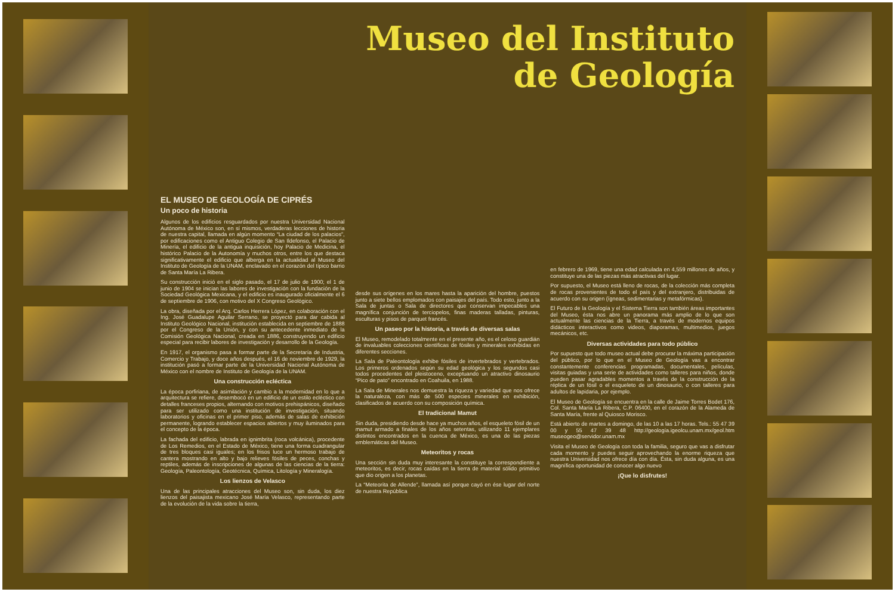Museo del Instituto
de Geología
EL MUSEO DE GEOLOGÍA DE CIPRÉS
Un poco de historia
Algunos de los edificios resguardados por nuestra Universidad Nacional Autónoma de México son, en sí mismos, verdaderas lecciones de historia de nuestra capital, llamada en algún momento “La ciudad de los palacios”, por edificaciones como el Antiguo Colegio de San Ildefonso, el Palacio de Minería, el edificio de la antigua inquisición, hoy Palacio de Medicina, el histórico Palacio de la Autonomía y muchos otros, entre los que destaca significativamente el edificio que alberga en la actualidad al Museo del Instituto de Geología de la UNAM, enclavado en el corazón del típico barrio de Santa María La Ribera.
Su construcción inició en el siglo pasado, el 17 de julio de 1900; el 1 de junio de 1904 se inician las labores de investigación con la fundación de la Sociedad Geológica Mexicana, y el edificio es inaugurado oficialmente el 6 de septiembre de 1906, con motivo del X Congreso Geológico.
La obra, diseñada por el Arq. Carlos Herrera López, en colaboración con el Ing. José Guadalupe Aguilar Serrano, se proyectó para dar cabida al Instituto Geológico Nacional, institución establecida en septiembre de 1888 por el Congreso de la Unión, y con su antecedente inmediato de la Comisión Geológica Nacional, creada en 1886, construyendo un edificio especial para recibir labores de investigación y desarrollo de la Geología.
En 1917, el organismo pasa a formar parte de la Secretaría de Industria, Comercio y Trabajo, y doce años después, el 16 de noviembre de 1929, la institución pasó a formar parte de la Universidad Nacional Autónoma de México con el nombre de Instituto de Geología de la UNAM.
Una construcción ecléctica
La época porfiriana, de asimilación y cambio a la modernidad en lo que a arquitectura se refiere, desembocó en un edificio de un estilo ecléctico con detalles franceses propios, alternando con motivos prehispánicos, diseñado para ser utilizado como una institución de investigación, situando laboratorios y oficinas en el primer piso, además de salas de exhibición permanente, logrando establecer espacios abiertos y muy iluminados para el concepto de la época.
La fachada del edificio, labrada en ignimbrita (roca volcánica), procedente de Los Remedios, en el Estado de México, tiene una forma cuadrangular de tres bloques casi iguales; en los frisos luce un hermoso trabajo de cantera mostrando en alto y bajo relieves fósiles de peces, conchas y reptiles, además de inscripciones de algunas de las ciencias de la tierra: Geología, Paleontología, Geotécnica, Química, Litología y Mineralogía.
Los lienzos de Velasco
Una de las principales atracciones del Museo son, sin duda, los diez lienzos del paisajista mexicano José María Velasco, representando parte de la evolución de la vida sobre la tierra,
desde sus orígenes en los mares hasta la aparición del hombre, puestos junto a siete bellos emplomados con paisajes del país. Todo esto, junto a la Sala de juntas o Sala de directores que conservan impecables una magnífica conjunción de terciopelos, finas maderas talladas, pinturas, esculturas y pisos de parquet francés.
Un paseo por la historia, a través de diversas salas
El Museo, remodelado totalmente en el presente año, es el celoso guardián de invaluables colecciones científicas de fósiles y minerales exhibidas en diferentes secciones.
La Sala de Paleontología exhibe fósiles de invertebrados y vertebrados. Los primeros ordenados según su edad geológica y los segundos casi todos procedentes del pleistoceno, exceptuando un atractivo dinosaurio “Pico de pato” encontrado en Coahuila, en 1988.
La Sala de Minerales nos demuestra la riqueza y variedad que nos ofrece la naturaleza, con más de 500 especies minerales en exhibición, clasificados de acuerdo con su composición química.
El tradicional Mamut
Sin duda, presidiendo desde hace ya muchos años, el esqueleto fósil de un mamut armado a finales de los años setentas, utilizando 11 ejemplares distintos encontrados en la cuenca de México, es una de las piezas emblemáticas del Museo.
Meteoritos y rocas
Una sección sin duda muy interesante la constituye la correspondiente a meteoritos, es decir, rocas caídas en la tierra de material sólido primitivo que dio origen a los planetas.
La “Meteorita de Allende”, llamada así porque cayó en ése lugar del norte de nuestra República
en febrero de 1969, tiene una edad calculada en 4,559 millones de años, y constituye una de las piezas más atractivas del lugar.
Por supuesto, el Museo está lleno de rocas, de la colección más completa de rocas provenientes de todo el país y del extranjero, distribuidas de acuerdo con su origen (ígneas, sedimentarias y metafórmicas).
El Futuro de la Geología y el Sistema Tierra son también áreas importantes del Museo, ésta nos abre un panorama más amplio de lo que son actualmente las ciencias de la Tierra, a través de modernos equipos didácticos interactivos como videos, diaporamas, multimedios, juegos mecánicos, etc.
Diversas actividades para todo público
Por supuesto que todo museo actual debe procurar la máxima participación del público, por lo que en el Museo de Geología vas a encontrar constantemente conferencias programadas, documentales, películas, visitas guiadas y una serie de actividades como talleres para niños, donde pueden pasar agradables momentos a través de la construcción de la réplica de un fósil o el esqueleto de un dinosaurio, o con talleres para adultos de lapidaria, por ejemplo.
El Museo de Geología se encuentra en la calle de Jaime Torres Bodet 176, Col. Santa María La Ribera, C.P. 06400, en el corazón de la Alameda de Santa María, frente al Quiosco Morisco.
Está abierto de martes a domingo, de las 10 a las 17 horas. Tels.: 55 47 39 00 y 55 47 39 48 http://geología.igeolcu.unam.mx/geol.htm museogeo@servidor.unam.mx
Visita el Museo de Geología con toda la familia, seguro que vas a disfrutar cada momento y puedes seguir aprovechando la enorme riqueza que nuestra Universidad nos ofrece día con día. Ésta, sin duda alguna, es una magnífica oportunidad de conocer algo nuevo
¡Que lo disfrutes!